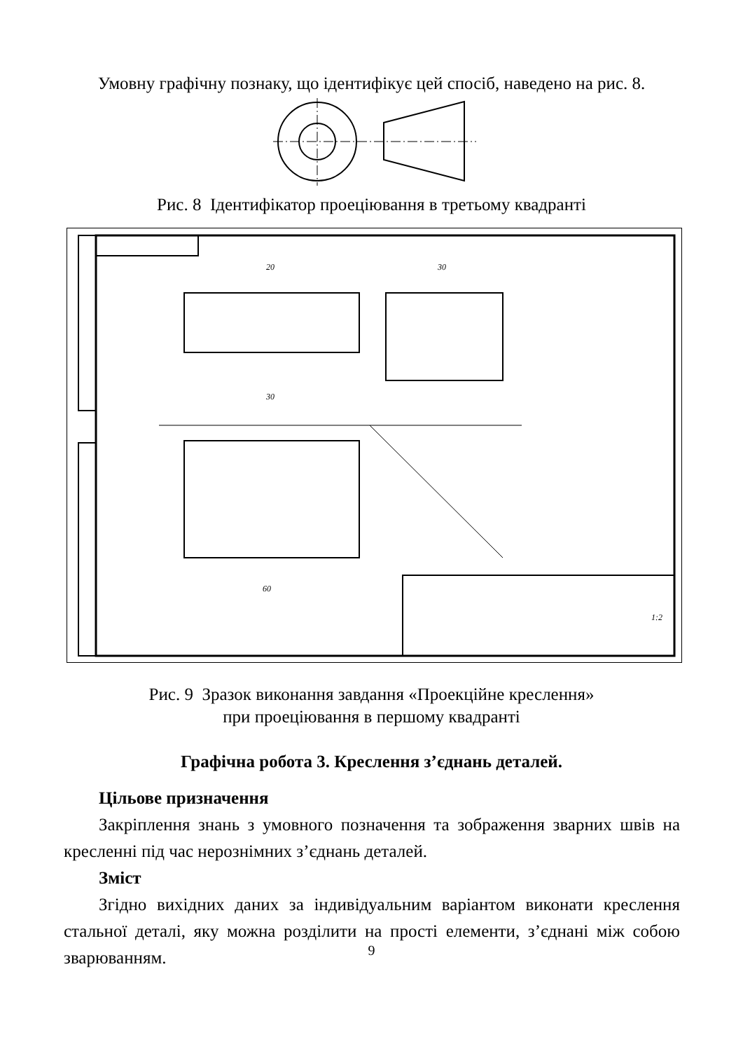Умовну графічну познаку, що ідентифікує цей спосіб, наведено на рис. 8.
Рис. 8 Ідентифікатор проеціювання в третьому квадранті
20
30
30
60
1:2
Рис. 9 Зразок виконання завдання «Проекційне креслення»
при проеціювання в першому квадранті
Графічна робота 3. Креслення з’єднань деталей.
Цільове призначення
Закріплення знань з умовного позначення та зображення зварних швів на кресленні під час нерознімних з’єднань деталей.
Зміст
Згідно вихідних даних за індивідуальним варіантом виконати креслення стальної деталі, яку можна розділити на прості елементи, з’єднані між собою зварюванням.
9